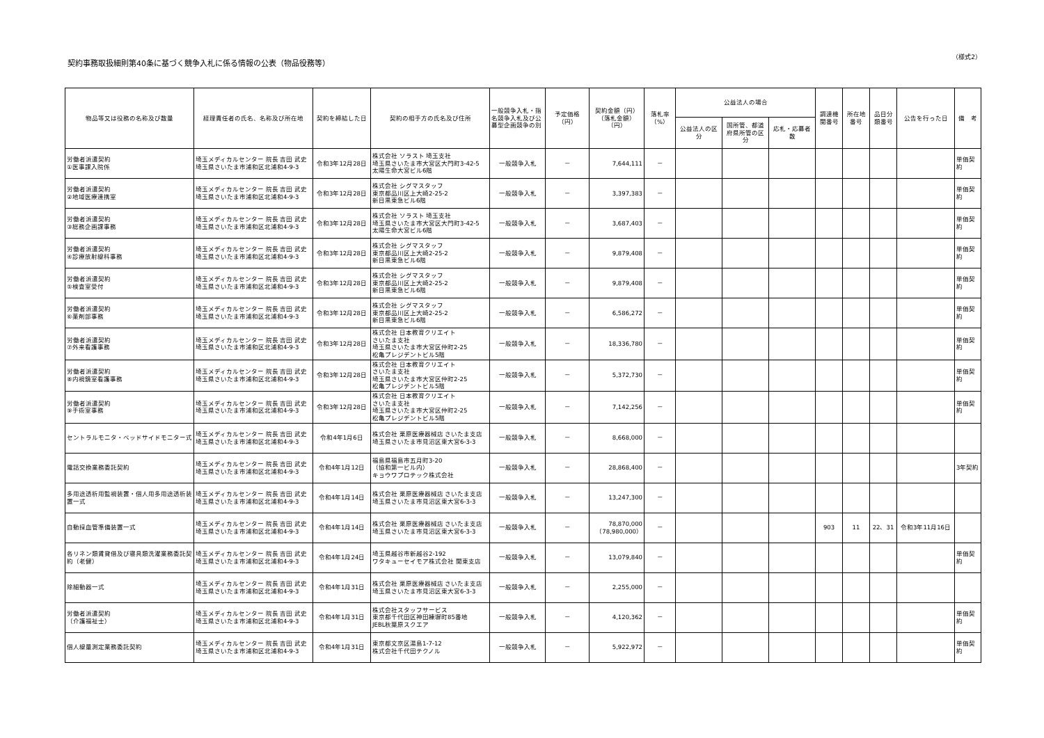契約事務取扱細則第40条に基づく競争入札に係る情報の公表（物品役務等）
（様式2）
| 物品等又は役務の名称及び数量 | 経理責任者の氏名、名称及び所在地 | 契約を締結した日 | 契約の相手方の氏名及び住所 | 一般競争入札・指名競争入札及び公募型企画競争の別 | 予定価格（円） | 契約金額（円） （落札金額）（円） | 落札率 （%） | 公益法人の場合 | | | 調達機関番号 | 所在地番号 | 品目分類番号 | 公告を行った日 | 備 考 |
| --- | --- | --- | --- | --- | --- | --- | --- | --- | --- | --- | --- | --- | --- | --- | --- |
| | | | | | | | | 公益法人の区分 | 国所管、都道府県所管の区分 | 応札・応募者数 | | | | | |
| 労働者派遣契約 ①医事課入院係 | 埼玉メディカルセンター 院長 吉田 武史 埼玉県さいたま市浦和区北浦和4-9-3 | 令和3年12月28日 | 株式会社 ソラスト 埼玉支社 埼玉県さいたま市大宮区大門町3-42-5 太陽生命大宮ビル6階 | 一般競争入札 | － | 7,644,111 | － | | | | | | | | 単価契約 |
| 労働者派遣契約 ②地域医療連携室 | 埼玉メディカルセンター 院長 吉田 武史 埼玉県さいたま市浦和区北浦和4-9-3 | 令和3年12月28日 | 株式会社 シグマスタッフ 東京都品川区上大崎2-25-2 新目黒東急ビル6階 | 一般競争入札 | － | 3,397,383 | － | | | | | | | | 単価契約 |
| 労働者派遣契約 ③総務企画課事務 | 埼玉メディカルセンター 院長 吉田 武史 埼玉県さいたま市浦和区北浦和4-9-3 | 令和3年12月28日 | 株式会社 ソラスト 埼玉支社 埼玉県さいたま市大宮区大門町3-42-5 太陽生命大宮ビル6階 | 一般競争入札 | － | 3,687,403 | － | | | | | | | | 単価契約 |
| 労働者派遣契約 ④診療放射線科事務 | 埼玉メディカルセンター 院長 吉田 武史 埼玉県さいたま市浦和区北浦和4-9-3 | 令和3年12月28日 | 株式会社 シグマスタッフ 東京都品川区上大崎2-25-2 新目黒東急ビル6階 | 一般競争入札 | － | 9,879,408 | － | | | | | | | | 単価契約 |
| 労働者派遣契約 ⑤検査室受付 | 埼玉メディカルセンター 院長 吉田 武史 埼玉県さいたま市浦和区北浦和4-9-3 | 令和3年12月28日 | 株式会社 シグマスタッフ 東京都品川区上大崎2-25-2 新目黒東急ビル6階 | 一般競争入札 | － | 9,879,408 | － | | | | | | | | 単価契約 |
| 労働者派遣契約 ⑥薬剤部事務 | 埼玉メディカルセンター 院長 吉田 武史 埼玉県さいたま市浦和区北浦和4-9-3 | 令和3年12月28日 | 株式会社 シグマスタッフ 東京都品川区上大崎2-25-2 新目黒東急ビル6階 | 一般競争入札 | － | 6,586,272 | － | | | | | | | | 単価契約 |
| 労働者派遣契約 ⑦外来看護事務 | 埼玉メディカルセンター 院長 吉田 武史 埼玉県さいたま市浦和区北浦和4-9-3 | 令和3年12月28日 | 株式会社 日本教育クリエイト さいたま支社 埼玉県さいたま市大宮区仲町2-25 松亀プレジデントビル5階 | 一般競争入札 | － | 18,336,780 | － | | | | | | | | 単価契約 |
| 労働者派遣契約 ⑧内視鏡室看護事務 | 埼玉メディカルセンター 院長 吉田 武史 埼玉県さいたま市浦和区北浦和4-9-3 | 令和3年12月28日 | 株式会社 日本教育クリエイト さいたま支社 埼玉県さいたま市大宮区仲町2-25 松亀プレジデントビル5階 | 一般競争入札 | － | 5,372,730 | － | | | | | | | | 単価契約 |
| 労働者派遣契約 ⑨手術室事務 | 埼玉メディカルセンター 院長 吉田 武史 埼玉県さいたま市浦和区北浦和4-9-3 | 令和3年12月28日 | 株式会社 日本教育クリエイト さいたま支社 埼玉県さいたま市大宮区仲町2-25 松亀プレジデントビル5階 | 一般競争入札 | － | 7,142,256 | － | | | | | | | | 単価契約 |
| セントラルモニタ・ベッドサイドモニター式 | 埼玉メディカルセンター 院長 吉田 武史 埼玉県さいたま市浦和区北浦和4-9-3 | 令和4年1月6日 | 株式会社 栗原医療器械店 さいたま支店 埼玉県さいたま市見沼区東大宮6-3-3 | 一般競争入札 | － | 8,668,000 | － | | | | | | | | |
| 電話交換業務委託契約 | 埼玉メディカルセンター 院長 吉田 武史 埼玉県さいたま市浦和区北浦和4-9-3 | 令和4年1月12日 | 福島県福島市五月町3-20 （協和第一ビル内） キョウワプロテック株式会社 | 一般競争入札 | － | 28,868,400 | － | | | | | | | | 3年契約 |
| 多用途透析用監視装置・個人用多用途透析装置一式 | 埼玉メディカルセンター 院長 吉田 武史 埼玉県さいたま市浦和区北浦和4-9-3 | 令和4年1月14日 | 株式会社 栗原医療器械店 さいたま支店 埼玉県さいたま市見沼区東大宮6-3-3 | 一般競争入札 | － | 13,247,300 | － | | | | | | | | |
| 自動採血管準備装置一式 | 埼玉メディカルセンター 院長 吉田 武史 埼玉県さいたま市浦和区北浦和4-9-3 | 令和4年1月14日 | 株式会社 栗原医療器械店 さいたま支店 埼玉県さいたま市見沼区東大宮6-3-3 | 一般競争入札 | － | 78,870,000 （78,980,000） | － | | | | 903 | 11 | 22、31 | 令和3年11月16日 | |
| 各リネン類賃貸借及び寝具類洗濯業務委託契約（老健） | 埼玉メディカルセンター 院長 吉田 武史 埼玉県さいたま市浦和区北浦和4-9-3 | 令和4年1月24日 | 埼玉県越谷市新越谷2-192 ワタキューセイモア株式会社 関東支店 | 一般競争入札 | － | 13,079,840 | － | | | | | | | | 単価契約 |
| 除細動器一式 | 埼玉メディカルセンター 院長 吉田 武史 埼玉県さいたま市浦和区北浦和4-9-3 | 令和4年1月31日 | 株式会社 栗原医療器械店 さいたま支店 埼玉県さいたま市見沼区東大宮6-3-3 | 一般競争入札 | － | 2,255,000 | － | | | | | | | | |
| 労働者派遣契約 （介護福祉士） | 埼玉メディカルセンター 院長 吉田 武史 埼玉県さいたま市浦和区北浦和4-9-3 | 令和4年1月31日 | 株式会社スタッフサービス 東京都千代田区神田練塀町85番地 JEBL秋葉原スクエア | 一般競争入札 | － | 4,120,362 | － | | | | | | | | 単価契約 |
| 個人線量測定業務委託契約 | 埼玉メディカルセンター 院長 吉田 武史 埼玉県さいたま市浦和区北浦和4-9-3 | 令和4年1月31日 | 東京都文京区湯島1-7-12 株式会社千代田テクノル | 一般競争入札 | － | 5,922,972 | － | | | | | | | | 単価契約 |